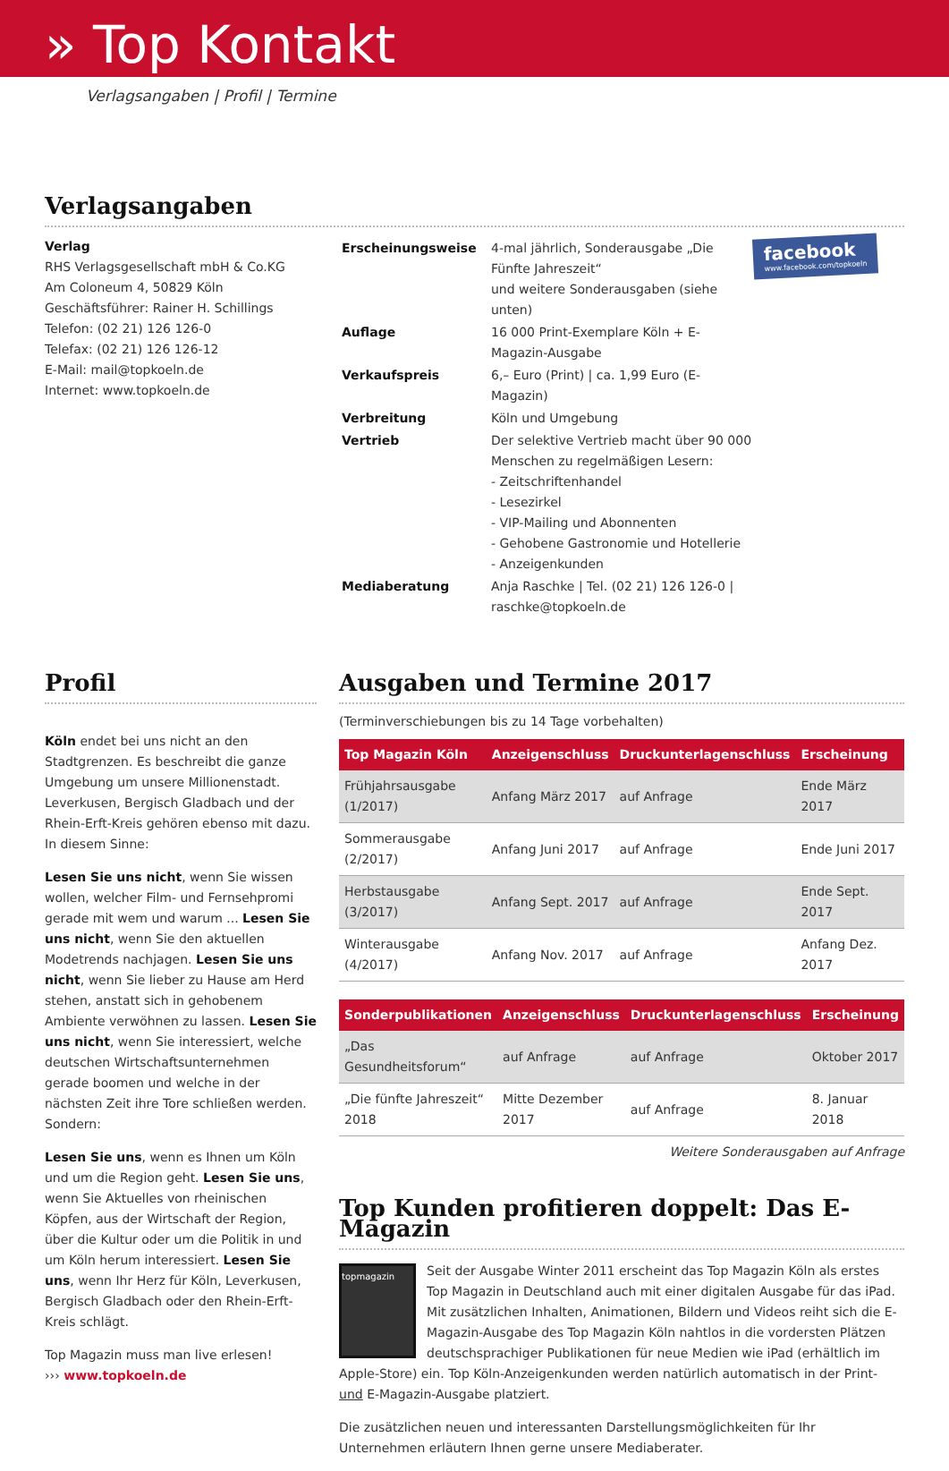» Top Kontakt
Verlagsangaben | Profil | Termine
Verlagsangaben
Verlag
RHS Verlagsgesellschaft mbH & Co.KG
Am Coloneum 4, 50829 Köln
Geschäftsführer: Rainer H. Schillings
Telefon: (02 21) 126 126-0
Telefax: (02 21) 126 126-12
E-Mail: mail@topkoeln.de
Internet: www.topkoeln.de
facebook
www.facebook.com/topkoeln
| Erscheinungsweise | 4-mal jährlich, Sonderausgabe „Die Fünfte Jahreszeit“ und weitere Sonderausgaben (siehe unten) |
| Auflage | 16 000 Print-Exemplare Köln + E-Magazin-Ausgabe |
| Verkaufspreis | 6,– Euro (Print) / ca. 1,99 Euro (E-Magazin) |
| Verbreitung | Köln und Umgebung |
| Vertrieb | Der selektive Vertrieb macht über 90 000 Menschen zu regelmäßigen Lesern: - Zeitschriftenhandel - Lesezirkel - VIP-Mailing und Abonnenten - Gehobene Gastronomie und Hotellerie - Anzeigenkunden |
| Mediaberatung | Anja Raschke / Tel. (02 21) 126 126-0 / raschke@topkoeln.de |
Profil
Köln endet bei uns nicht an den Stadtgrenzen. Es beschreibt die ganze Umgebung um unsere Millionenstadt. Leverkusen, Bergisch Gladbach und der Rhein-Erft-Kreis gehören ebenso mit dazu. In diesem Sinne:
Lesen Sie uns nicht, wenn Sie wissen wollen, welcher Film- und Fernsehpromi gerade mit wem und warum ... Lesen Sie uns nicht, wenn Sie den aktuellen Modetrends nachjagen. Lesen Sie uns nicht, wenn Sie lieber zu Hause am Herd stehen, anstatt sich in gehobenem Ambiente verwöhnen zu lassen. Lesen Sie uns nicht, wenn Sie interessiert, welche deutschen Wirtschaftsunternehmen gerade boomen und welche in der nächsten Zeit ihre Tore schließen werden. Sondern:
Lesen Sie uns, wenn es Ihnen um Köln und um die Region geht. Lesen Sie uns, wenn Sie Aktuelles von rheinischen Köpfen, aus der Wirtschaft der Region, über die Kultur oder um die Politik in und um Köln herum interessiert. Lesen Sie uns, wenn Ihr Herz für Köln, Leverkusen, Bergisch Gladbach oder den Rhein-Erft-Kreis schlägt.
Top Magazin muss man live erlesen!
››› www.topkoeln.de
Ausgaben und Termine 2017
(Terminverschiebungen bis zu 14 Tage vorbehalten)
| Top Magazin Köln | Anzeigenschluss | Druckunterlagenschluss | Erscheinung |
| --- | --- | --- | --- |
| Frühjahrsausgabe (1/2017) | Anfang März 2017 | auf Anfrage | Ende März 2017 |
| Sommerausgabe (2/2017) | Anfang Juni 2017 | auf Anfrage | Ende Juni 2017 |
| Herbstausgabe (3/2017) | Anfang Sept. 2017 | auf Anfrage | Ende Sept. 2017 |
| Winterausgabe (4/2017) | Anfang Nov. 2017 | auf Anfrage | Anfang Dez. 2017 |
| Sonderpublikationen | Anzeigenschluss | Druckunterlagenschluss | Erscheinung |
| --- | --- | --- | --- |
| „Das Gesundheitsforum“ | auf Anfrage | auf Anfrage | Oktober 2017 |
| „Die fünfte Jahreszeit“ 2018 | Mitte Dezember 2017 | auf Anfrage | 8. Januar 2018 |
Weitere Sonderausgaben auf Anfrage
Top Kunden profitieren doppelt: Das E-Magazin
topmagazin
Seit der Ausgabe Winter 2011 erscheint das Top Magazin Köln als erstes Top Magazin in Deutschland auch mit einer digitalen Ausgabe für das iPad. Mit zusätzlichen Inhalten, Animationen, Bildern und Videos reiht sich die E-Magazin-Ausgabe des Top Magazin Köln nahtlos in die vordersten Plätzen deutschsprachiger Publikationen für neue Medien wie iPad (erhältlich im Apple-Store) ein. Top Köln-Anzeigenkunden werden natürlich automatisch in der Print- und E-Magazin-Ausgabe platziert.
Die zusätzlichen neuen und interessanten Darstellungsmöglichkeiten für Ihr Unternehmen erläutern Ihnen gerne unsere Mediaberater.